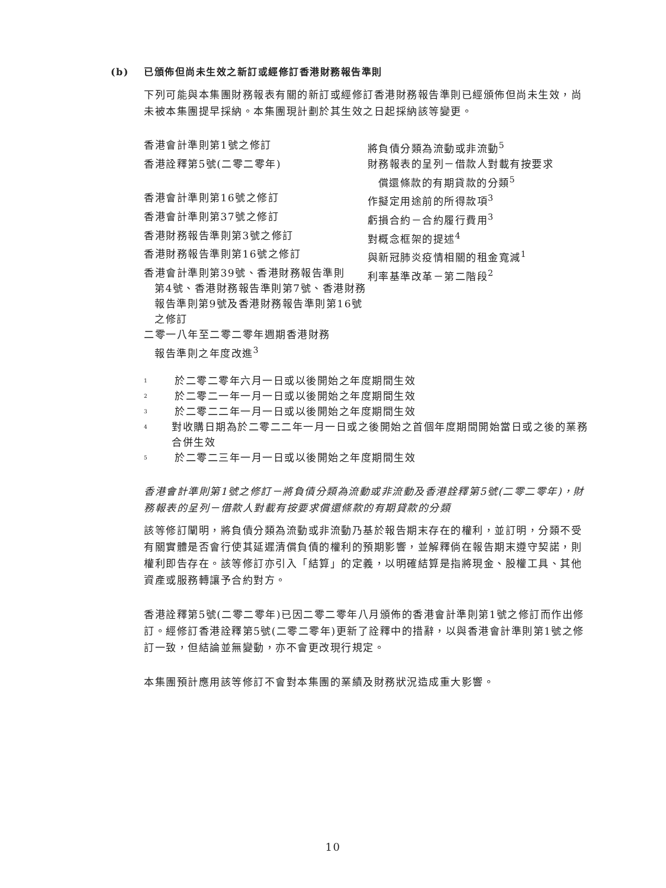(b) 已頒佈但尚未生效之新訂或經修訂香港財務報告準則
下列可能與本集團財務報表有關的新訂或經修訂香港財務報告準則已經頒佈但尚未生效，尚未被本集團提早採納。本集團現計劃於其生效之日起採納該等變更。
| 香港會計準則第1號之修訂 | 將負債分類為流動或非流動<sup>5</sup> |
| 香港詮釋第5號(二零二零年) | 財務報表的呈列－借款人對載有按要求 償還條款的有期貸款的分類<sup>5</sup> |
| 香港會計準則第16號之修訂 | 作擬定用途前的所得款項<sup>3</sup> |
| 香港會計準則第37號之修訂 | 虧損合約－合約履行費用<sup>3</sup> |
| 香港財務報告準則第3號之修訂 | 對概念框架的提述<sup>4</sup> |
| 香港財務報告準則第16號之修訂 | 與新冠肺炎疫情相關的租金寬減<sup>1</sup> |
| 香港會計準則第39號、香港財務報告準則 第4號、香港財務報告準則第7號、香港財務報告準則第9號及香港財務報告準則第16號之修訂 | 利率基準改革－第二階段<sup>2</sup> |
| 二零一八年至二零二零年週期香港財務 報告準則之年度改進<sup>3</sup> | |
<sup>1</sup> 於二零二零年六月一日或以後開始之年度期間生效
<sup>2</sup> 於二零二一年一月一日或以後開始之年度期間生效
<sup>3</sup> 於二零二二年一月一日或以後開始之年度期間生效
<sup>4</sup> 對收購日期為於二零二二年一月一日或之後開始之首個年度期間開始當日或之後的業務合併生效
<sup>5</sup> 於二零二三年一月一日或以後開始之年度期間生效
香港會計準則第1號之修訂－將負債分類為流動或非流動及香港詮釋第5號(二零二零年)，財務報表的呈列－借款人對載有按要求償還條款的有期貸款的分類
該等修訂闡明，將負債分類為流動或非流動乃基於報告期末存在的權利，並訂明，分類不受有關實體是否會行使其延遲清償負債的權利的預期影響，並解釋倘在報告期末遵守契諾，則權利即告存在。該等修訂亦引入「結算」的定義，以明確結算是指將現金、股權工具、其他資產或服務轉讓予合約對方。
香港詮釋第5號(二零二零年)已因二零二零年八月頒佈的香港會計準則第1號之修訂而作出修訂。經修訂香港詮釋第5號(二零二零年)更新了詮釋中的措辭，以與香港會計準則第1號之修訂一致，但結論並無變動，亦不會更改現行規定。
本集團預計應用該等修訂不會對本集團的業績及財務狀況造成重大影響。
10